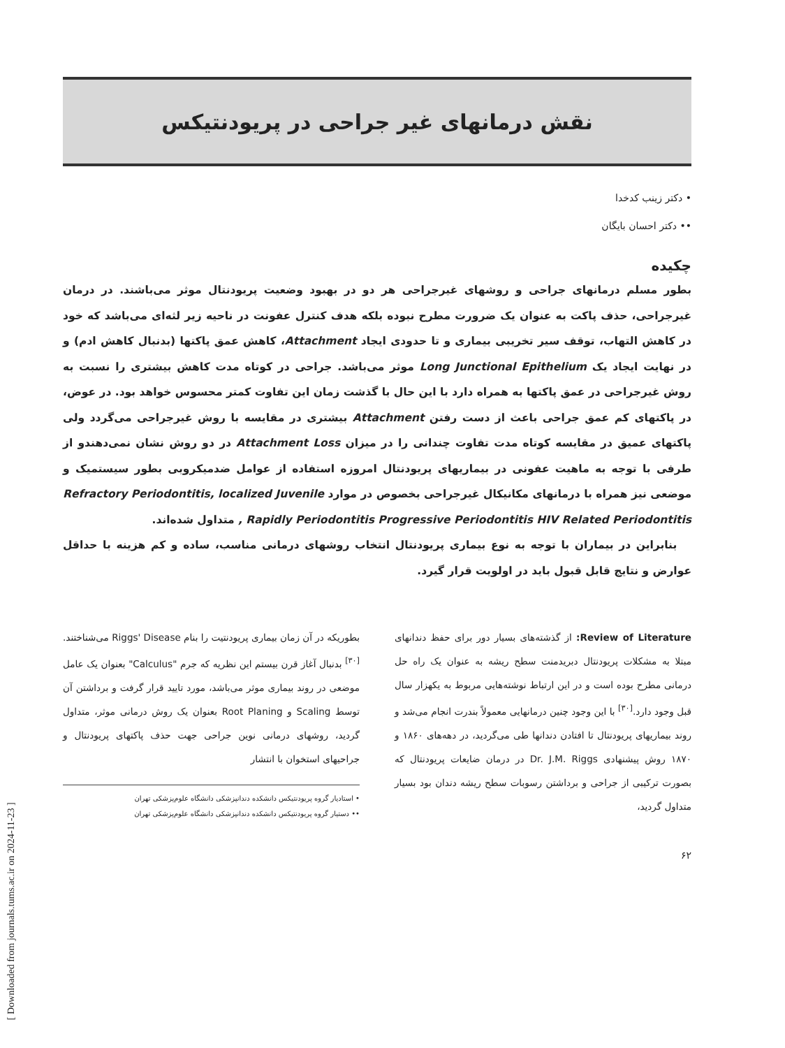[ Downloaded from journals.tums.ac.ir on 2024-11-23 ]
نقش درمانهای غیر جراحی در پریودنتیکس
• دکتر زینب کدخدا
•• دکتر احسان بایگان
چکیده
بطور مسلم درمانهای جراحی و روشهای غیرجراحی هر دو در بهبود وضعیت پریودنتال موثر می‌باشند. در درمان غیرجراحی، حذف پاکت به عنوان یک ضرورت مطرح نبوده بلکه هدف کنترل عفونت در ناحیه زیر لثه‌ای می‌باشد که خود در کاهش التهاب، توقف سیر تخریبی بیماری و تا حدودی ایجاد Attachment، کاهش عمق پاکتها (بدنبال کاهش ادم) و در نهایت ایجاد یک Long Junctional Epithelium موثر می‌باشد. جراحی در کوتاه مدت کاهش بیشتری را نسبت به روش غیرجراحی در عمق پاکتها به همراه دارد با این حال با گذشت زمان این تفاوت کمتر محسوس خواهد بود. در عوض، در پاکتهای کم عمق جراحی باعث از دست رفتن Attachment بیشتری در مقایسه با روش غیرجراحی می‌گردد ولی پاکتهای عمیق در مقایسه کوتاه مدت تفاوت چندانی را در میزان Attachment Loss در دو روش نشان نمی‌دهندو از طرفی با توجه به ماهیت عفونی در بیماریهای پریودنتال امروزه استفاده از عوامل ضدمیکروبی بطور سیستمیک و موضعی نیز همراه با درمانهای مکانیکال غیرجراحی بخصوص در موارد Refractory Periodontitis, localized Juvenile , Rapidly Periodontitis Progressive Periodontitis HIV Related Periodontitis متداول شده‌اند.
بنابراین در بیماران با توجه به نوع بیماری پریودنتال انتخاب روشهای درمانی مناسب، ساده و کم هزینه با حداقل عوارض و نتایج قابل قبول باید در اولویت قرار گیرد.
Review of Literature: از گذشته‌های بسیار دور برای حفظ دندانهای مبتلا به مشکلات پریودنتال دبریدمنت سطح ریشه به عنوان یک راه حل درمانی مطرح بوده است و در این ارتباط نوشته‌هایی مربوط به یکهزار سال قبل وجود دارد.<sup>[۳۰]</sup> با این وجود چنین درمانهایی معمولاً بندرت انجام می‌شد و روند بیماریهای پریودنتال تا افتادن دندانها طی می‌گردید، در دهه‌های ۱۸۶۰ و ۱۸۷۰ روش پیشنهادی Dr. J.M. Riggs در درمان ضایعات پریودنتال که بصورت ترکیبی از جراحی و برداشتن رسوبات سطح ریشه دندان بود بسیار متداول گردید،
بطوریکه در آن زمان بیماری پریودنتیت را بنام Riggs' Disease می‌شناختند.<sup>[۳۰]</sup> بدنبال آغاز قرن بیستم این نظریه که جرم "Calculus" بعنوان یک عامل موضعی در روند بیماری موثر می‌باشد، مورد تایید قرار گرفت و برداشتن آن توسط Scaling و Root Planing بعنوان یک روش درمانی موثر، متداول گردید، روشهای درمانی نوین جراحی جهت حذف پاکتهای پریودنتال و جراحیهای استخوان با انتشار
• استادیار گروه پریودنتیکس دانشکده دندانپزشکی دانشگاه علوم‌پزشکی تهران
•• دستیار گروه پریودنتیکس دانشکده دندانپزشکی دانشگاه علوم‌پزشکی تهران
۶۲